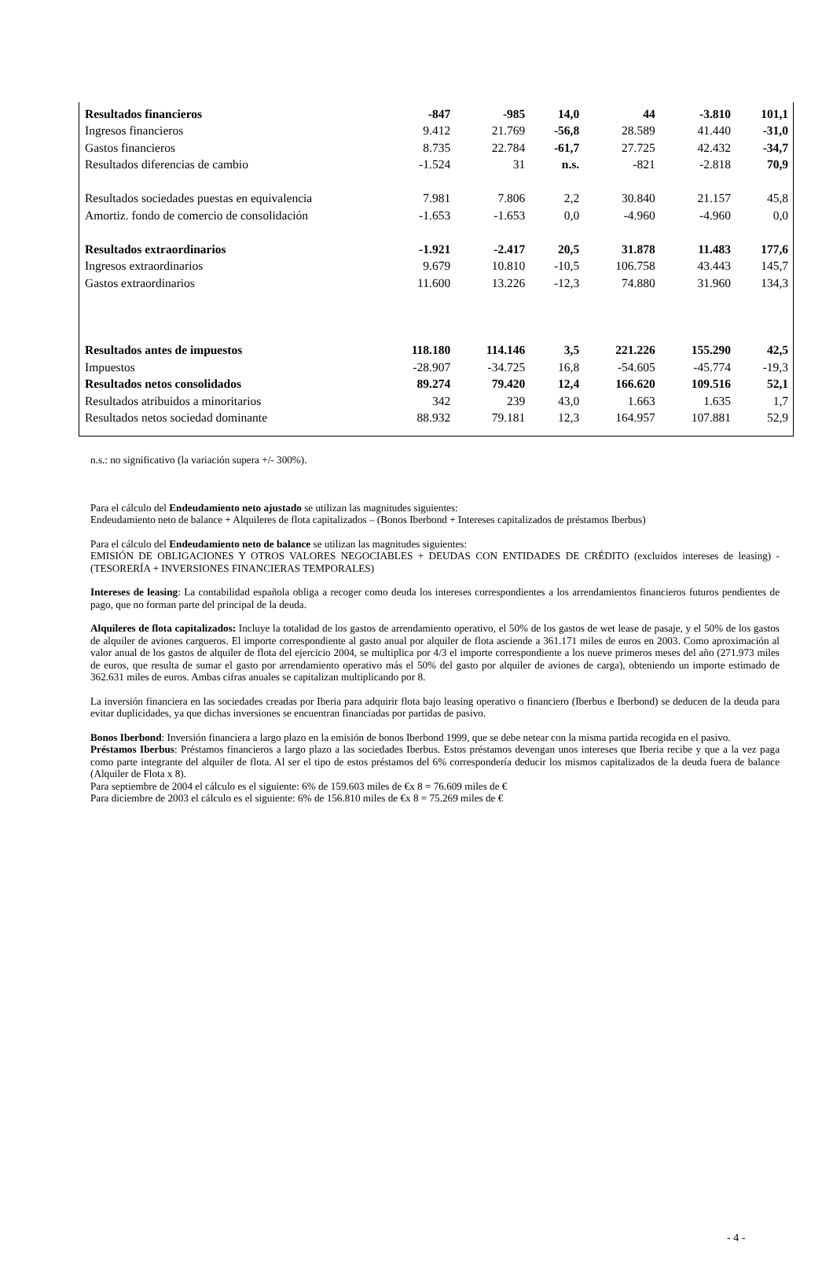| Resultados financieros | -847 | -985 | 14,0 | 44 | -3.810 | 101,1 |
| Ingresos financieros | 9.412 | 21.769 | -56,8 | 28.589 | 41.440 | -31,0 |
| Gastos financieros | 8.735 | 22.784 | -61,7 | 27.725 | 42.432 | -34,7 |
| Resultados diferencias de cambio | -1.524 | 31 | n.s. | -821 | -2.818 | 70,9 |
| Resultados sociedades puestas en equivalencia | 7.981 | 7.806 | 2,2 | 30.840 | 21.157 | 45,8 |
| Amortiz. fondo de comercio de consolidación | -1.653 | -1.653 | 0,0 | -4.960 | -4.960 | 0,0 |
| Resultados extraordinarios | -1.921 | -2.417 | 20,5 | 31.878 | 11.483 | 177,6 |
| Ingresos extraordinarios | 9.679 | 10.810 | -10,5 | 106.758 | 43.443 | 145,7 |
| Gastos extraordinarios | 11.600 | 13.226 | -12,3 | 74.880 | 31.960 | 134,3 |
| Resultados antes de impuestos | 118.180 | 114.146 | 3,5 | 221.226 | 155.290 | 42,5 |
| Impuestos | -28.907 | -34.725 | 16,8 | -54.605 | -45.774 | -19,3 |
| Resultados netos consolidados | 89.274 | 79.420 | 12,4 | 166.620 | 109.516 | 52,1 |
| Resultados atribuidos a minoritarios | 342 | 239 | 43,0 | 1.663 | 1.635 | 1,7 |
| Resultados netos sociedad dominante | 88.932 | 79.181 | 12,3 | 164.957 | 107.881 | 52,9 |
n.s.: no significativo (la variación supera +/- 300%).
Para el cálculo del Endeudamiento neto ajustado se utilizan las magnitudes siguientes:
Endeudamiento neto de balance + Alquileres de flota capitalizados – (Bonos Iberbond + Intereses capitalizados de préstamos Iberbus)
Para el cálculo del Endeudamiento neto de balance se utilizan las magnitudes siguientes:
EMISIÓN DE OBLIGACIONES Y OTROS VALORES NEGOCIABLES + DEUDAS CON ENTIDADES DE CRÉDITO (excluidos intereses de leasing) - (TESORERÍA + INVERSIONES FINANCIERAS TEMPORALES)
Intereses de leasing: La contabilidad española obliga a recoger como deuda los intereses correspondientes a los arrendamientos financieros futuros pendientes de pago, que no forman parte del principal de la deuda.
Alquileres de flota capitalizados: Incluye la totalidad de los gastos de arrendamiento operativo, el 50% de los gastos de wet lease de pasaje, y el 50% de los gastos de alquiler de aviones cargueros. El importe correspondiente al gasto anual por alquiler de flota asciende a 361.171 miles de euros en 2003. Como aproximación al valor anual de los gastos de alquiler de flota del ejercicio 2004, se multiplica por 4/3 el importe correspondiente a los nueve primeros meses del año (271.973 miles de euros, que resulta de sumar el gasto por arrendamiento operativo más el 50% del gasto por alquiler de aviones de carga), obteniendo un importe estimado de 362.631 miles de euros. Ambas cifras anuales se capitalizan multiplicando por 8.
La inversión financiera en las sociedades creadas por Iberia para adquirir flota bajo leasing operativo o financiero (Iberbus e Iberbond) se deducen de la deuda para evitar duplicidades, ya que dichas inversiones se encuentran financiadas por partidas de pasivo.
Bonos Iberbond: Inversión financiera a largo plazo en la emisión de bonos Iberbond 1999, que se debe netear con la misma partida recogida en el pasivo.
Préstamos Iberbus: Préstamos financieros a largo plazo a las sociedades Iberbus. Estos préstamos devengan unos intereses que Iberia recibe y que a la vez paga como parte integrante del alquiler de flota. Al ser el tipo de estos préstamos del 6% correspondería deducir los mismos capitalizados de la deuda fuera de balance (Alquiler de Flota x 8).
Para septiembre de 2004 el cálculo es el siguiente: 6% de 159.603 miles de €x 8 = 76.609 miles de €
Para diciembre de 2003 el cálculo es el siguiente: 6% de 156.810 miles de €x 8 = 75.269 miles de €
- 4 -